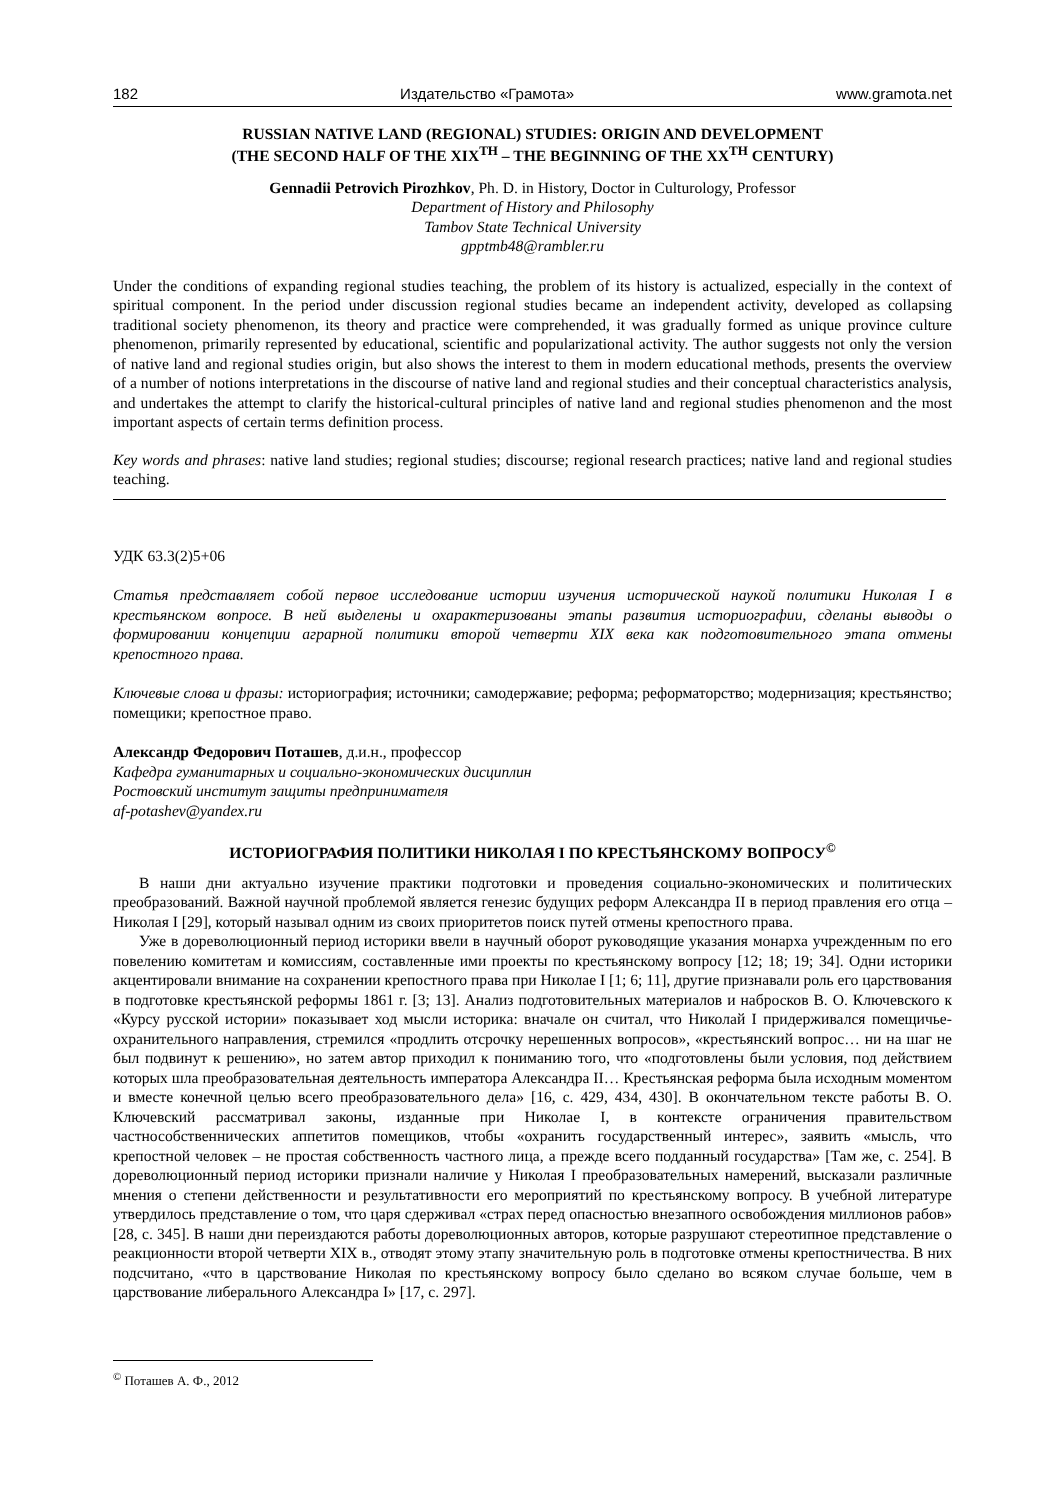182 Издательство «Грамота» www.gramota.net
RUSSIAN NATIVE LAND (REGIONAL) STUDIES: ORIGIN AND DEVELOPMENT
(THE SECOND HALF OF THE XIX<sup>TH</sup> – THE BEGINNING OF THE XX<sup>TH</sup> CENTURY)
Gennadii Petrovich Pirozhkov, Ph. D. in History, Doctor in Culturology, Professor
Department of History and Philosophy
Tambov State Technical University
gpptmb48@rambler.ru
Under the conditions of expanding regional studies teaching, the problem of its history is actualized, especially in the context of spiritual component. In the period under discussion regional studies became an independent activity, developed as collapsing traditional society phenomenon, its theory and practice were comprehended, it was gradually formed as unique province culture phenomenon, primarily represented by educational, scientific and popularizational activity. The author suggests not only the version of native land and regional studies origin, but also shows the interest to them in modern educational methods, presents the overview of a number of notions interpretations in the discourse of native land and regional studies and their conceptual characteristics analysis, and undertakes the attempt to clarify the historical-cultural principles of native land and regional studies phenomenon and the most important aspects of certain terms definition process.
Key words and phrases: native land studies; regional studies; discourse; regional research practices; native land and regional studies teaching.
УДК 63.3(2)5+06
Статья представляет собой первое исследование истории изучения исторической наукой политики Николая I в крестьянском вопросе. В ней выделены и охарактеризованы этапы развития историографии, сделаны выводы о формировании концепции аграрной политики второй четверти XIX века как подготовительного этапа отмены крепостного права.
Ключевые слова и фразы: историография; источники; самодержавие; реформа; реформаторство; модернизация; крестьянство; помещики; крепостное право.
Александр Федорович Поташев, д.и.н., профессор
Кафедра гуманитарных и социально-экономических дисциплин
Ростовский институт защиты предпринимателя
af-potashev@yandex.ru
ИСТОРИОГРАФИЯ ПОЛИТИКИ НИКОЛАЯ I ПО КРЕСТЬЯНСКОМУ ВОПРОСУ<sup>©</sup>
В наши дни актуально изучение практики подготовки и проведения социально-экономических и политических преобразований. Важной научной проблемой является генезис будущих реформ Александра II в период правления его отца – Николая I [29], который называл одним из своих приоритетов поиск путей отмены крепостного права.
Уже в дореволюционный период историки ввели в научный оборот руководящие указания монарха учрежденным по его повелению комитетам и комиссиям, составленные ими проекты по крестьянскому вопросу [12; 18; 19; 34]. Одни историки акцентировали внимание на сохранении крепостного права при Николае I [1; 6; 11], другие признавали роль его царствования в подготовке крестьянской реформы 1861 г. [3; 13]. Анализ подготовительных материалов и набросков В. О. Ключевского к «Курсу русской истории» показывает ход мысли историка: вначале он считал, что Николай I придерживался помещичье-охранительного направления, стремился «продлить отсрочку нерешенных вопросов», «крестьянский вопрос… ни на шаг не был подвинут к решению», но затем автор приходил к пониманию того, что «подготовлены были условия, под действием которых шла преобразовательная деятельность императора Александра II… Крестьянская реформа была исходным моментом и вместе конечной целью всего преобразовательного дела» [16, с. 429, 434, 430]. В окончательном тексте работы В. О. Ключевский рассматривал законы, изданные при Николае I, в контексте ограничения правительством частнособственнических аппетитов помещиков, чтобы «охранить государственный интерес», заявить «мысль, что крепостной человек – не простая собственность частного лица, а прежде всего подданный государства» [Там же, с. 254]. В дореволюционный период историки признали наличие у Николая I преобразовательных намерений, высказали различные мнения о степени действенности и результативности его мероприятий по крестьянскому вопросу. В учебной литературе утвердилось представление о том, что царя сдерживал «страх перед опасностью внезапного освобождения миллионов рабов» [28, с. 345]. В наши дни переиздаются работы дореволюционных авторов, которые разрушают стереотипное представление о реакционности второй четверти XIX в., отводят этому этапу значительную роль в подготовке отмены крепостничества. В них подсчитано, «что в царствование Николая по крестьянскому вопросу было сделано во всяком случае больше, чем в царствование либерального Александра I» [17, с. 297].
<sup>©</sup> Поташев А. Ф., 2012